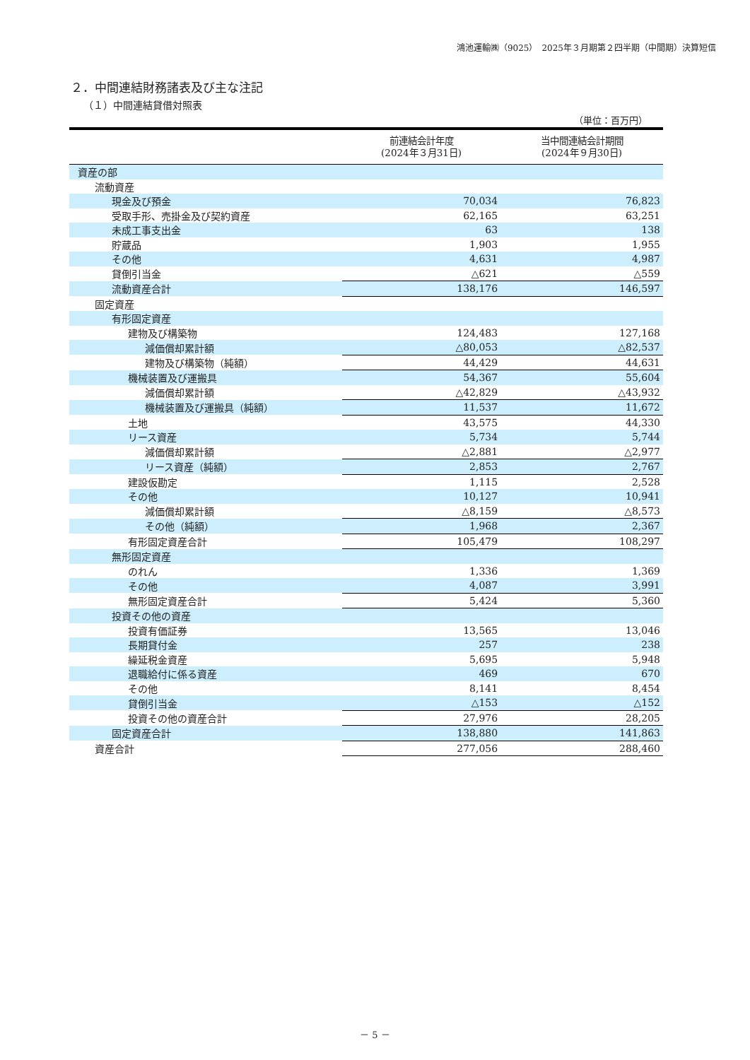鴻池運輸㈱（9025）　2025年３月期第２四半期（中間期）決算短信
２．中間連結財務諸表及び主な注記
（１）中間連結貸借対照表
（単位：百万円）
| | 前連結会計年度 (2024年３月31日) | 当中間連結会計期間 (2024年９月30日) |
| --- | --- | --- |
| 資産の部 | | |
| 流動資産 | | |
| 現金及び預金 | 70,034 | 76,823 |
| 受取手形、売掛金及び契約資産 | 62,165 | 63,251 |
| 未成工事支出金 | 63 | 138 |
| 貯蔵品 | 1,903 | 1,955 |
| その他 | 4,631 | 4,987 |
| 貸倒引当金 | △621 | △559 |
| 流動資産合計 | 138,176 | 146,597 |
| 固定資産 | | |
| 有形固定資産 | | |
| 建物及び構築物 | 124,483 | 127,168 |
| 減価償却累計額 | △80,053 | △82,537 |
| 建物及び構築物（純額） | 44,429 | 44,631 |
| 機械装置及び運搬具 | 54,367 | 55,604 |
| 減価償却累計額 | △42,829 | △43,932 |
| 機械装置及び運搬具（純額） | 11,537 | 11,672 |
| 土地 | 43,575 | 44,330 |
| リース資産 | 5,734 | 5,744 |
| 減価償却累計額 | △2,881 | △2,977 |
| リース資産（純額） | 2,853 | 2,767 |
| 建設仮勘定 | 1,115 | 2,528 |
| その他 | 10,127 | 10,941 |
| 減価償却累計額 | △8,159 | △8,573 |
| その他（純額） | 1,968 | 2,367 |
| 有形固定資産合計 | 105,479 | 108,297 |
| 無形固定資産 | | |
| のれん | 1,336 | 1,369 |
| その他 | 4,087 | 3,991 |
| 無形固定資産合計 | 5,424 | 5,360 |
| 投資その他の資産 | | |
| 投資有価証券 | 13,565 | 13,046 |
| 長期貸付金 | 257 | 238 |
| 繰延税金資産 | 5,695 | 5,948 |
| 退職給付に係る資産 | 469 | 670 |
| その他 | 8,141 | 8,454 |
| 貸倒引当金 | △153 | △152 |
| 投資その他の資産合計 | 27,976 | 28,205 |
| 固定資産合計 | 138,880 | 141,863 |
| 資産合計 | 277,056 | 288,460 |
－ 5 －